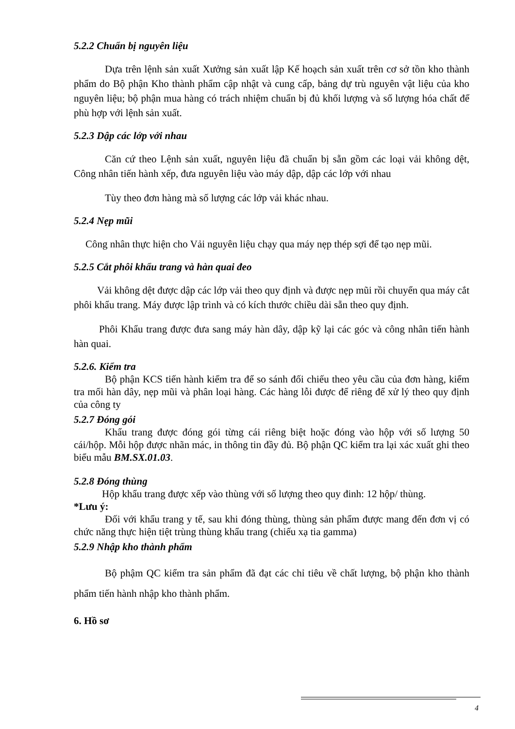5.2.2 Chuẩn bị nguyên liệu
Dựa trên lệnh sản xuất Xưởng sản xuất lập Kế hoạch sản xuất trên cơ sở tồn kho thành phẩm do Bộ phận Kho thành phẩm cập nhật và cung cấp, bảng dự trù nguyên vật liệu của kho nguyên liệu; bộ phận mua hàng có trách nhiệm chuẩn bị đủ khối lượng và số lượng hóa chất để phù hợp với lệnh sản xuất.
5.2.3 Dập các lớp với nhau
Căn cứ theo Lệnh sản xuất, nguyên liệu đã chuẩn bị sẵn gồm các loại vải không dệt, Công nhân tiến hành xếp, đưa nguyên liệu vào máy dập, dập các lớp với nhau
Tùy theo đơn hàng mà số lượng các lớp vải khác nhau.
5.2.4 Nẹp mũi
Công nhân thực hiện cho Vải nguyên liệu chạy qua máy nẹp thép sợi để tạo nẹp mũi.
5.2.5 Cắt phôi khẩu trang và hàn quai đeo
Vải không dệt được dập các lớp vải theo quy định và được nẹp mũi rồi chuyển qua máy cắt phôi khẩu trang. Máy được lập trình và có kích thước chiều dài sẵn theo quy định.
Phôi Khẩu trang được đưa sang máy hàn dây, dập kỹ lại các góc và công nhân tiến hành hàn quai.
5.2.6. Kiểm tra
Bộ phận KCS tiến hành kiểm tra để so sánh đối chiếu theo yêu cầu của đơn hàng, kiểm tra mối hàn dây, nẹp mũi và phân loại hàng. Các hàng lỗi được để riêng để xử lý theo quy định của công ty
5.2.7 Đóng gói
Khẩu trang được đóng gói từng cái riêng biệt hoặc đóng vào hộp với số lượng 50 cái/hộp. Mỗi hộp được nhãn mác, in thông tin đầy đủ. Bộ phận QC kiểm tra lại xác xuất ghi theo biểu mẫu BM.SX.01.03.
5.2.8 Đóng thùng
Hộp khẩu trang được xếp vào thùng với số lượng theo quy đinh: 12 hộp/ thùng.
*Lưu ý:
Đối với khẩu trang y tế, sau khi đóng thùng, thùng sản phẩm được mang đến đơn vị có chức năng thực hiện tiệt trùng thùng khẩu trang (chiếu xạ tia gamma)
5.2.9 Nhập kho thành phẩm
Bộ phậm QC kiểm tra sản phẩm đã đạt các chỉ tiêu về chất lượng, bộ phận kho thành phẩm tiến hành nhập kho thành phẩm.
6. Hồ sơ
4